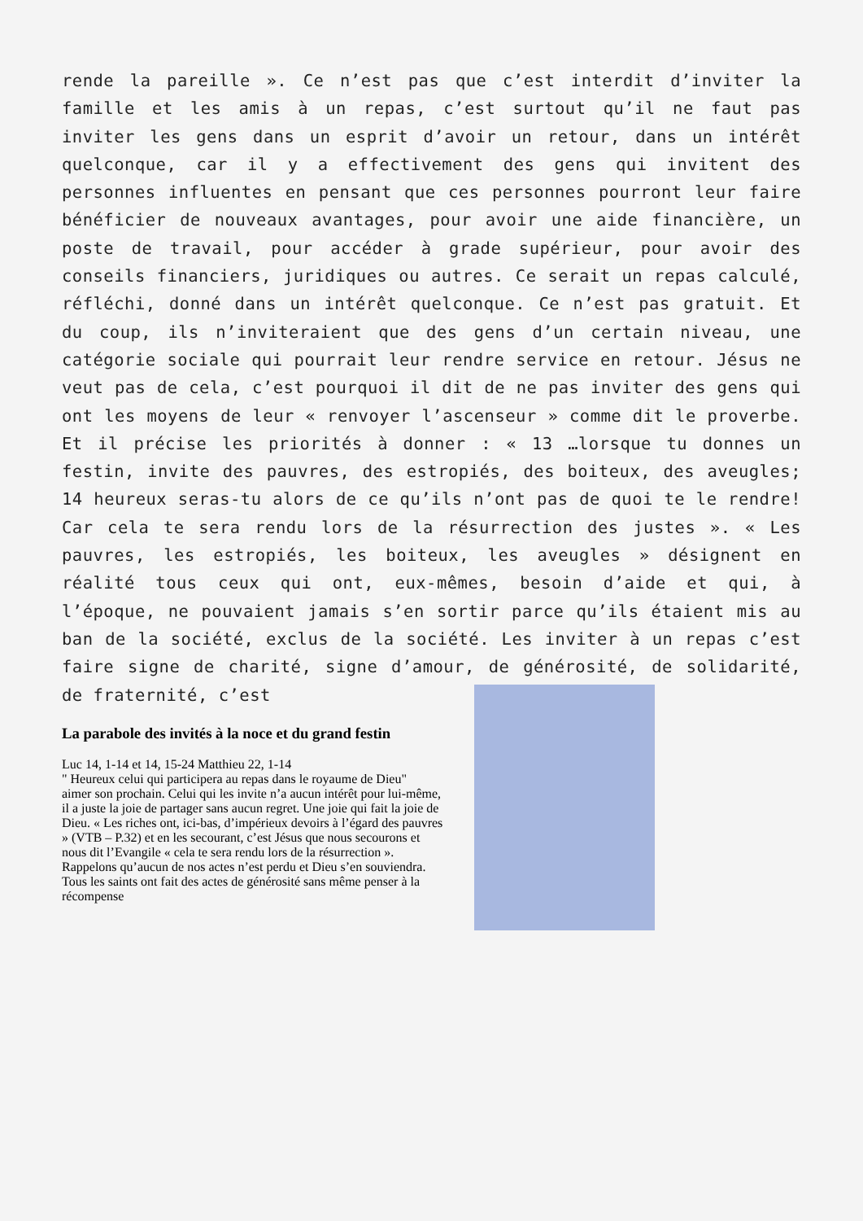rende la pareille ». Ce n’est pas que c’est interdit d’inviter la famille et les amis à un repas, c’est surtout qu’il ne faut pas inviter les gens dans un esprit d’avoir un retour, dans un intérêt quelconque, car il y a effectivement des gens qui invitent des personnes influentes en pensant que ces personnes pourront leur faire bénéficier de nouveaux avantages, pour avoir une aide financière, un poste de travail, pour accéder à grade supérieur, pour avoir des conseils financiers, juridiques ou autres. Ce serait un repas calculé, réfléchi, donné dans un intérêt quelconque. Ce n’est pas gratuit. Et du coup, ils n’inviteraient que des gens d’un certain niveau, une catégorie sociale qui pourrait leur rendre service en retour. Jésus ne veut pas de cela, c’est pourquoi il dit de ne pas inviter des gens qui ont les moyens de leur « renvoyer l’ascenseur » comme dit le proverbe. Et il précise les priorités à donner : « 13 …lorsque tu donnes un festin, invite des pauvres, des estropiés, des boiteux, des aveugles; 14 heureux seras-tu alors de ce qu’ils n’ont pas de quoi te le rendre! Car cela te sera rendu lors de la résurrection des justes ». « Les pauvres, les estropiés, les boiteux, les aveugles » désignent en réalité tous ceux qui ont, eux-mêmes, besoin d’aide et qui, à l’époque, ne pouvaient jamais s’en sortir parce qu’ils étaient mis au ban de la société, exclus de la société. Les inviter à un repas c’est faire signe de charité, signe d’amour, de générosité, de solidarité, de fraternité, c’est
La parabole des invités à la noce et du grand festin
Luc 14, 1-14 et 14, 15-24 Matthieu 22, 1-14
" Heureux celui qui participera au repas dans le royaume de Dieu"
aimer son prochain. Celui qui les invite n’a aucun intérêt pour lui-même, il a juste la joie de partager sans aucun regret. Une joie qui fait la joie de Dieu. « Les riches ont, ici-bas, d’impérieux devoirs à l’égard des pauvres » (VTB – P.32) et en les secourant, c’est Jésus que nous secourons et nous dit l’Evangile « cela te sera rendu lors de la résurrection ». Rappelons qu’aucun de nos actes n’est perdu et Dieu s’en souviendra. Tous les saints ont fait des actes de générosité sans même penser à la récompense